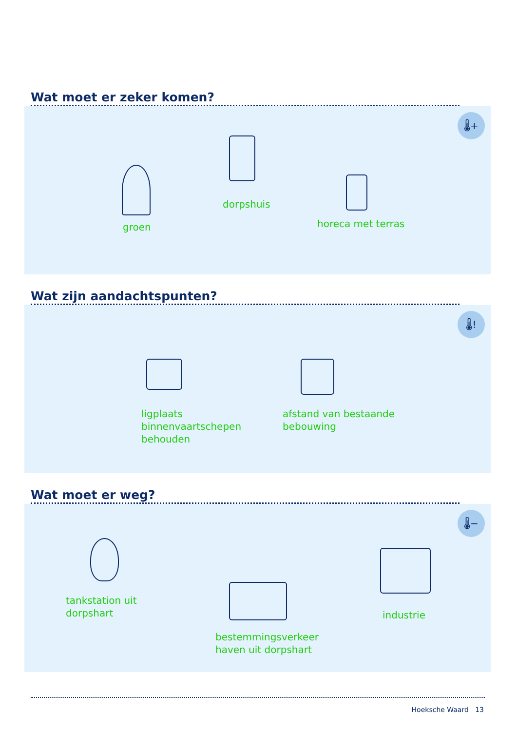Wat moet er zeker komen?
🌡+
groen
dorpshuis
horeca met terras
Wat zijn aandachtspunten?
🌡!
ligplaats
binnenvaartschepen
behouden
afstand van bestaande
bebouwing
Wat moet er weg?
🌡−
tankstation uit
dorpshart
bestemmingsverkeer
haven uit dorpshart
industrie
Hoeksche Waard 13